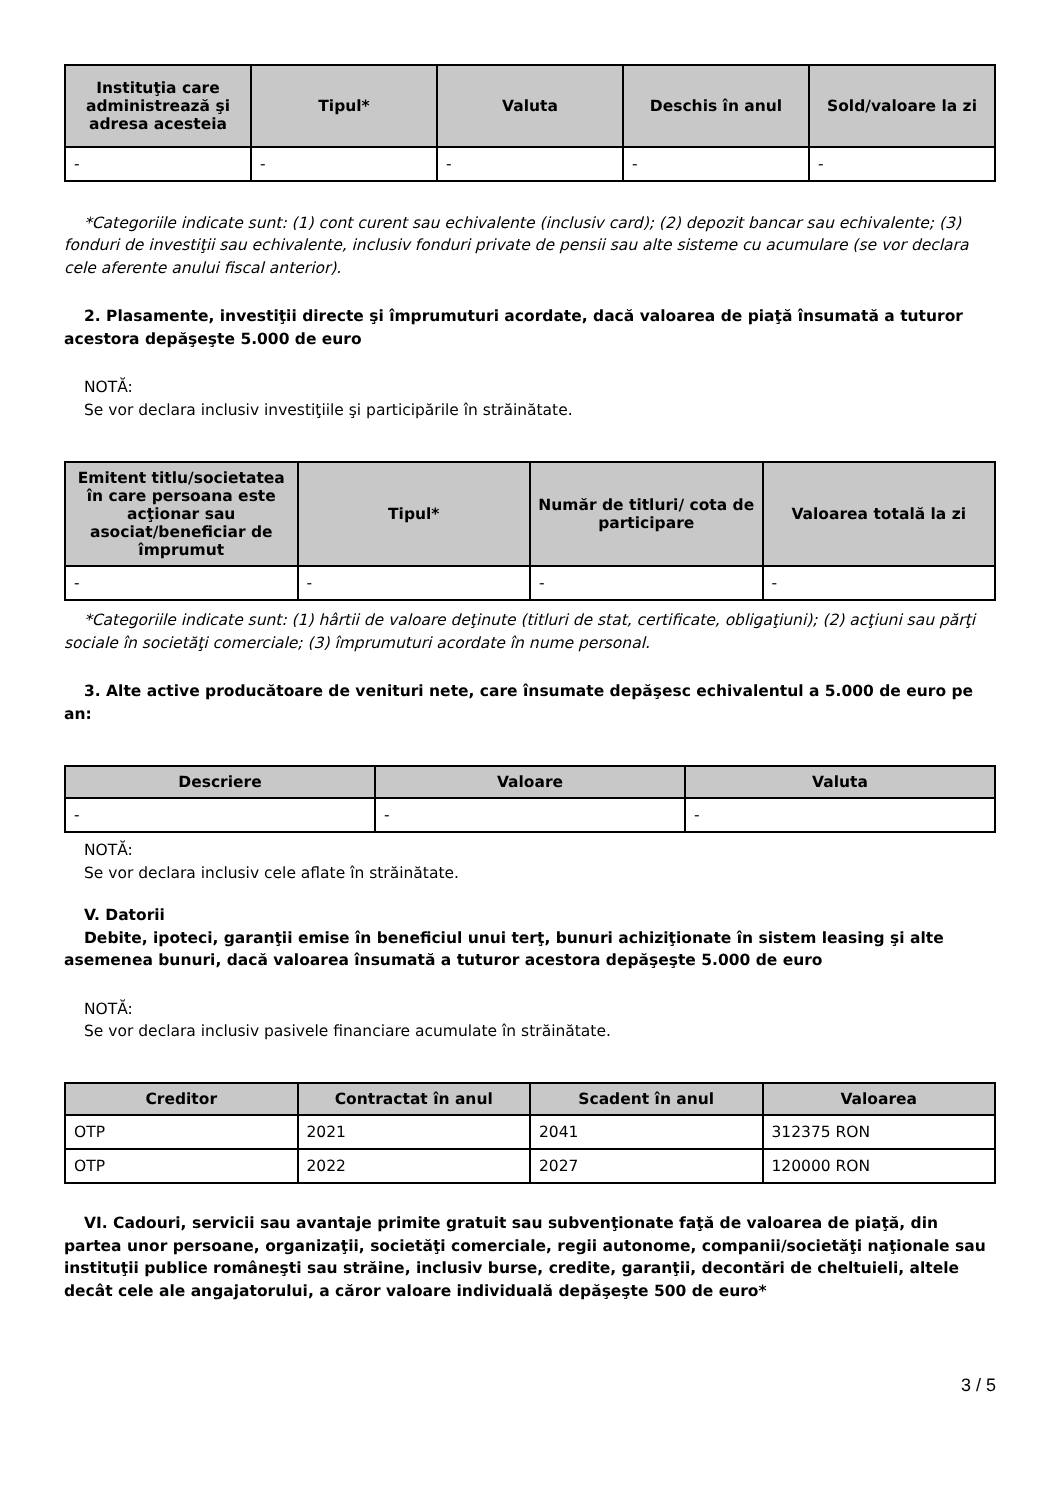| Instituţia care administrează şi adresa acesteia | Tipul* | Valuta | Deschis în anul | Sold/valoare la zi |
| --- | --- | --- | --- | --- |
| - | - | - | - | - |
*Categoriile indicate sunt: (1) cont curent sau echivalente (inclusiv card); (2) depozit bancar sau echivalente; (3) fonduri de investiţii sau echivalente, inclusiv fonduri private de pensii sau alte sisteme cu acumulare (se vor declara cele aferente anului fiscal anterior).
2. Plasamente, investiţii directe şi împrumuturi acordate, dacă valoarea de piaţă însumată a tuturor acestora depăşeşte 5.000 de euro
NOTĂ:
Se vor declara inclusiv investiţiile şi participările în străinătate.
| Emitent titlu/societatea în care persoana este acţionar sau asociat/beneficiar de împrumut | Tipul* | Număr de titluri/ cota de participare | Valoarea totală la zi |
| --- | --- | --- | --- |
| - | - | - | - |
*Categoriile indicate sunt: (1) hârtii de valoare deţinute (titluri de stat, certificate, obligaţiuni); (2) acţiuni sau părţi sociale în societăţi comerciale; (3) împrumuturi acordate în nume personal.
3. Alte active producătoare de venituri nete, care însumate depăşesc echivalentul a 5.000 de euro pe an:
| Descriere | Valoare | Valuta |
| --- | --- | --- |
| - | - | - |
NOTĂ:
Se vor declara inclusiv cele aflate în străinătate.
V. Datorii
Debite, ipoteci, garanţii emise în beneficiul unui terţ, bunuri achiziţionate în sistem leasing şi alte asemenea bunuri, dacă valoarea însumată a tuturor acestora depăşeşte 5.000 de euro
NOTĂ:
Se vor declara inclusiv pasivele financiare acumulate în străinătate.
| Creditor | Contractat în anul | Scadent în anul | Valoarea |
| --- | --- | --- | --- |
| OTP | 2021 | 2041 | 312375 RON |
| OTP | 2022 | 2027 | 120000 RON |
VI. Cadouri, servicii sau avantaje primite gratuit sau subvenţionate faţă de valoarea de piaţă, din partea unor persoane, organizaţii, societăţi comerciale, regii autonome, companii/societăţi naţionale sau instituţii publice româneşti sau străine, inclusiv burse, credite, garanţii, decontări de cheltuieli, altele decât cele ale angajatorului, a căror valoare individuală depăşeşte 500 de euro*
3 / 5